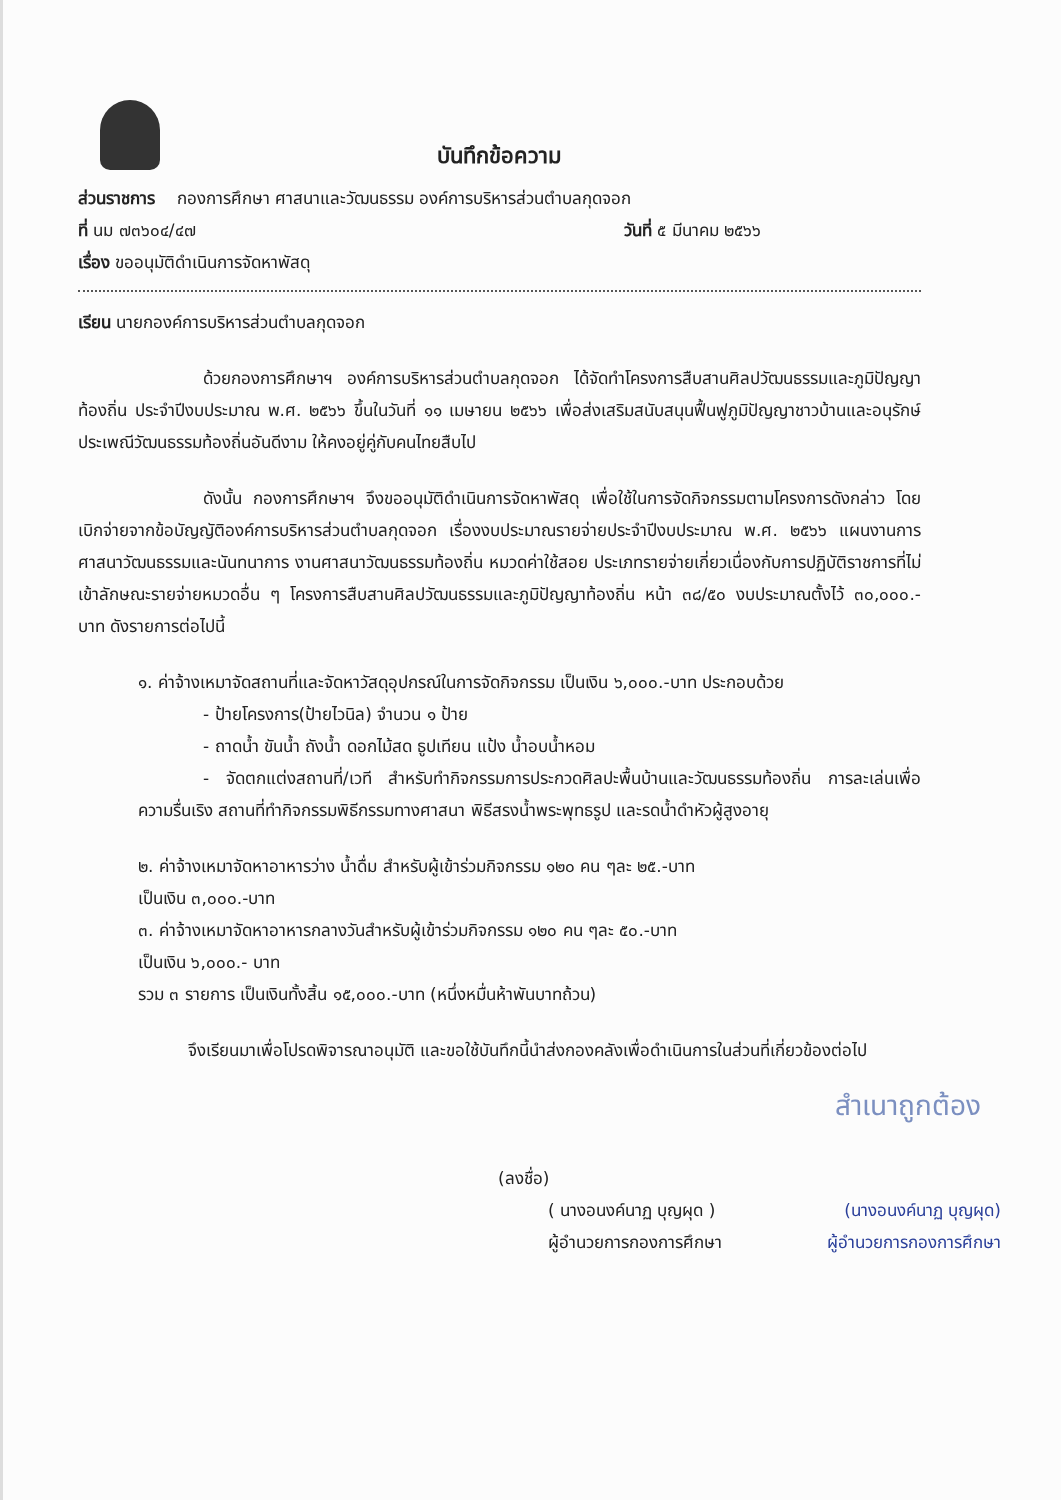บันทึกข้อความ
ส่วนราชการ กองการศึกษา ศาสนาและวัฒนธรรม องค์การบริหารส่วนตำบลกุดจอก
ที่ นม ๗๓๖๐๔/๔๗ วันที่ ๕ มีนาคม ๒๕๖๖
เรื่อง ขออนุมัติดำเนินการจัดหาพัสดุ
เรียน นายกองค์การบริหารส่วนตำบลกุดจอก
ด้วยกองการศึกษาฯ องค์การบริหารส่วนตำบลกุดจอก ได้จัดทำโครงการสืบสานศิลปวัฒนธรรมและภูมิปัญญาท้องถิ่น ประจำปีงบประมาณ พ.ศ. ๒๕๖๖ ขึ้นในวันที่ ๑๑ เมษายน ๒๕๖๖ เพื่อส่งเสริมสนับสนุนฟื้นฟูภูมิปัญญาชาวบ้านและอนุรักษ์ประเพณีวัฒนธรรมท้องถิ่นอันดีงาม ให้คงอยู่คู่กับคนไทยสืบไป
ดังนั้น กองการศึกษาฯ จึงขออนุมัติดำเนินการจัดหาพัสดุ เพื่อใช้ในการจัดกิจกรรมตามโครงการดังกล่าว โดยเบิกจ่ายจากข้อบัญญัติองค์การบริหารส่วนตำบลกุดจอก เรื่องงบประมาณรายจ่ายประจำปีงบประมาณ พ.ศ. ๒๕๖๖ แผนงานการศาสนาวัฒนธรรมและนันทนาการ งานศาสนาวัฒนธรรมท้องถิ่น หมวดค่าใช้สอย ประเภทรายจ่ายเกี่ยวเนื่องกับการปฏิบัติราชการที่ไม่เข้าลักษณะรายจ่ายหมวดอื่น ๆ โครงการสืบสานศิลปวัฒนธรรมและภูมิปัญญาท้องถิ่น หน้า ๓๘/๕๐ งบประมาณตั้งไว้ ๓๐,๐๐๐.-บาท ดังรายการต่อไปนี้
๑. ค่าจ้างเหมาจัดสถานที่และจัดหาวัสดุอุปกรณ์ในการจัดกิจกรรม เป็นเงิน ๖,๐๐๐.-บาท ประกอบด้วย
- ป้ายโครงการ(ป้ายไวนิล) จำนวน ๑ ป้าย
- ถาดน้ำ ขันน้ำ ถังน้ำ ดอกไม้สด ธูปเทียน แป้ง น้ำอบน้ำหอม
- จัดตกแต่งสถานที่/เวที สำหรับทำกิจกรรมการประกวดศิลปะพื้นบ้านและวัฒนธรรมท้องถิ่น การละเล่นเพื่อความรื่นเริง สถานที่ทำกิจกรรมพิธีกรรมทางศาสนา พิธีสรงน้ำพระพุทธรูป และรดน้ำดำหัวผู้สูงอายุ
๒. ค่าจ้างเหมาจัดหาอาหารว่าง น้ำดื่ม สำหรับผู้เข้าร่วมกิจกรรม ๑๒๐ คน ๆละ ๒๕.-บาท
เป็นเงิน ๓,๐๐๐.-บาท
๓. ค่าจ้างเหมาจัดหาอาหารกลางวันสำหรับผู้เข้าร่วมกิจกรรม ๑๒๐ คน ๆละ ๕๐.-บาท
เป็นเงิน ๖,๐๐๐.- บาท
รวม ๓ รายการ เป็นเงินทั้งสิ้น ๑๕,๐๐๐.-บาท (หนึ่งหมื่นห้าพันบาทถ้วน)
จึงเรียนมาเพื่อโปรดพิจารณาอนุมัติ และขอใช้บันทึกนี้นำส่งกองคลังเพื่อดำเนินการในส่วนที่เกี่ยวข้องต่อไป
สำเนาถูกต้อง
(ลงชื่อ)
( นางอนงค์นาฏ บุญผุด ) (นางอนงค์นาฏ บุญผุด)
ผู้อำนวยการกองการศึกษา ผู้อำนวยการกองการศึกษา